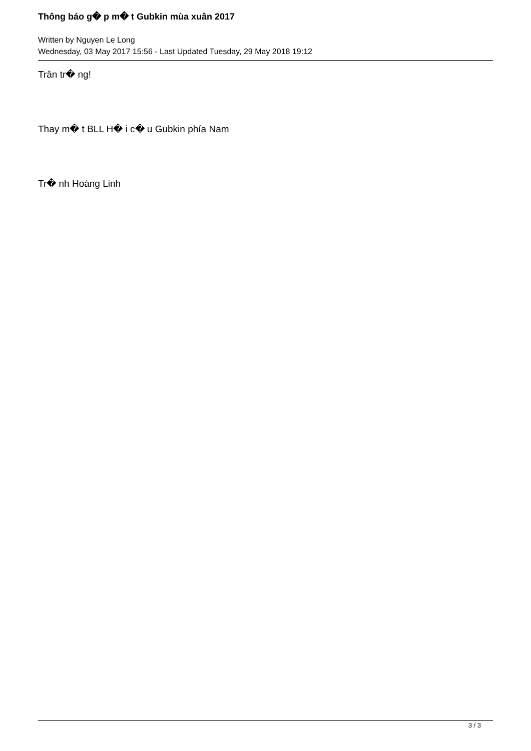Thông báo g� p m� t Gubkin mùa xuân 2017
Written by Nguyen Le Long
Wednesday, 03 May 2017 15:56 - Last Updated Tuesday, 29 May 2018 19:12
Trân tr� ng!
Thay m� t BLL H� i c� u Gubkin phía Nam
Tr� nh Hoàng Linh
3 / 3